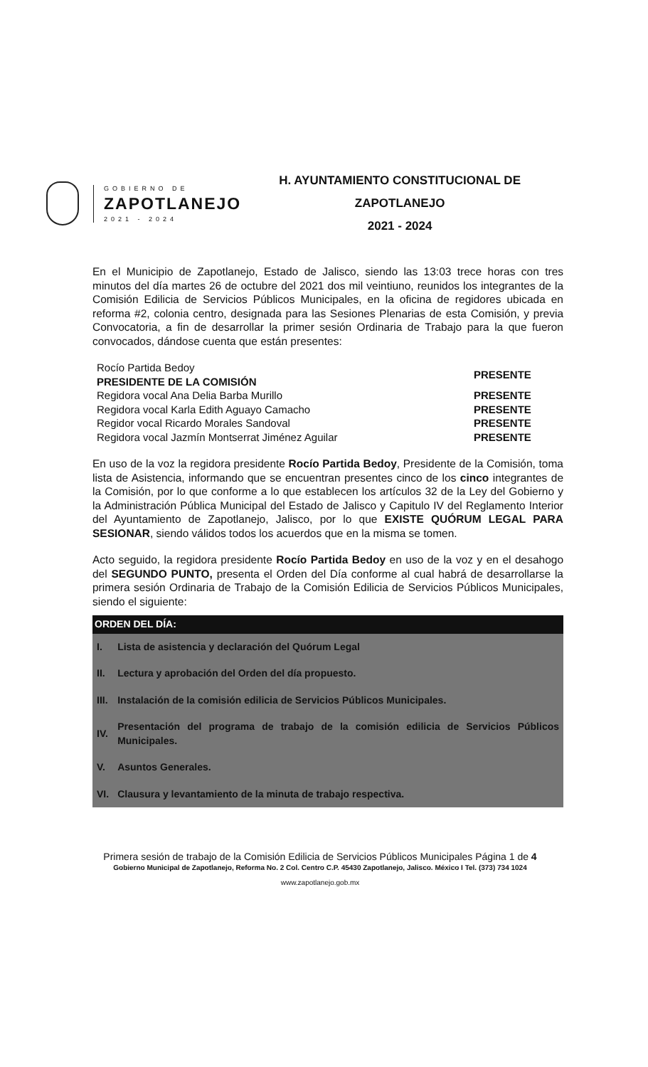GOBIERNO DE
ZAPOTLANEJO
2021 - 2024
H. AYUNTAMIENTO CONSTITUCIONAL DE ZAPOTLANEJO
2021 - 2024
En el Municipio de Zapotlanejo, Estado de Jalisco, siendo las 13:03 trece horas con tres minutos del día martes 26 de octubre del 2021 dos mil veintiuno, reunidos los integrantes de la Comisión Edilicia de Servicios Públicos Municipales, en la oficina de regidores ubicada en reforma #2, colonia centro, designada para las Sesiones Plenarias de esta Comisión, y previa Convocatoria, a fin de desarrollar la primer sesión Ordinaria de Trabajo para la que fueron convocados, dándose cuenta que están presentes:
| Rocío Partida Bedoy PRESIDENTE DE LA COMISIÓN | PRESENTE |
| Regidora vocal Ana Delia Barba Murillo | PRESENTE |
| Regidora vocal Karla Edith Aguayo Camacho | PRESENTE |
| Regidor vocal Ricardo Morales Sandoval | PRESENTE |
| Regidora vocal Jazmín Montserrat Jiménez Aguilar | PRESENTE |
En uso de la voz la regidora presidente Rocío Partida Bedoy, Presidente de la Comisión, toma lista de Asistencia, informando que se encuentran presentes cinco de los cinco integrantes de la Comisión, por lo que conforme a lo que establecen los artículos 32 de la Ley del Gobierno y la Administración Pública Municipal del Estado de Jalisco y Capitulo IV del Reglamento Interior del Ayuntamiento de Zapotlanejo, Jalisco, por lo que EXISTE QUÓRUM LEGAL PARA SESIONAR, siendo válidos todos los acuerdos que en la misma se tomen.
Acto seguido, la regidora presidente Rocío Partida Bedoy en uso de la voz y en el desahogo del SEGUNDO PUNTO, presenta el Orden del Día conforme al cual habrá de desarrollarse la primera sesión Ordinaria de Trabajo de la Comisión Edilicia de Servicios Públicos Municipales, siendo el siguiente:
| ORDEN DEL DÍA: | |
| --- | --- |
| I. | Lista de asistencia y declaración del Quórum Legal |
| II. | Lectura y aprobación del Orden del día propuesto. |
| III. | Instalación de la comisión edilicia de Servicios Públicos Municipales. |
| IV. | Presentación del programa de trabajo de la comisión edilicia de Servicios Públicos Municipales. |
| V. | Asuntos Generales. |
| VI. | Clausura y levantamiento de la minuta de trabajo respectiva. |
Primera sesión de trabajo de la Comisión Edilicia de Servicios Públicos Municipales Página 1 de 4
Gobierno Municipal de Zapotlanejo, Reforma No. 2 Col. Centro C.P. 45430 Zapotlanejo, Jalisco. México I Tel. (373) 734 1024
www.zapotlanejo.gob.mx